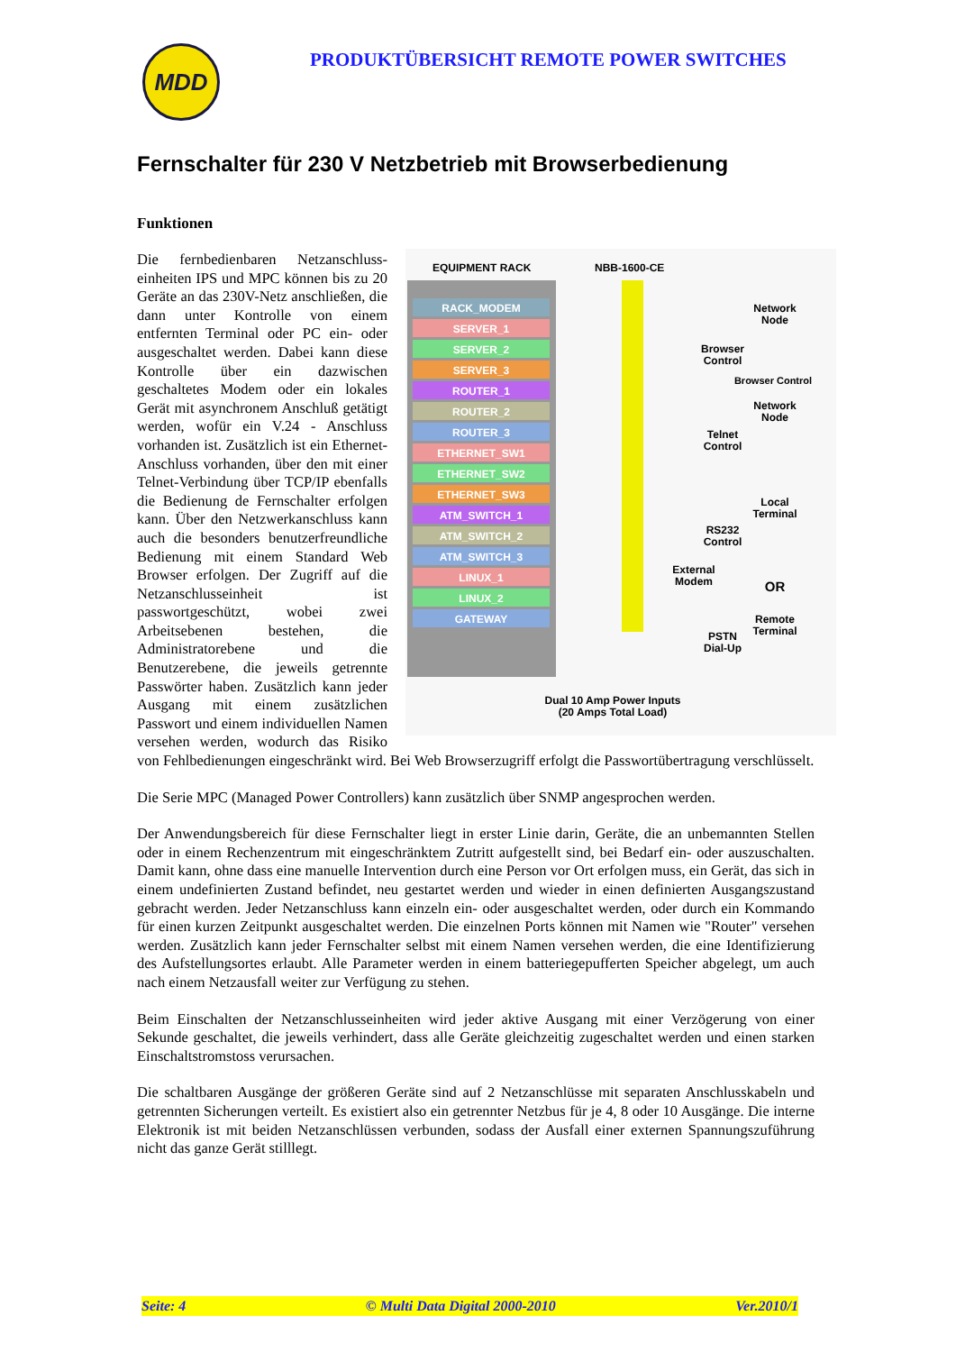MDD
PRODUKTÜBERSICHT REMOTE POWER SWITCHES
Fernschalter für 230 V Netzbetrieb mit Browserbedienung
Funktionen
EQUIPMENT RACK
NBB-1600-CE
RACK_MODEM
SERVER_1
SERVER_2
SERVER_3
ROUTER_1
ROUTER_2
ROUTER_3
ETHERNET_SW1
ETHERNET_SW2
ETHERNET_SW3
ATM_SWITCH_1
ATM_SWITCH_2
ATM_SWITCH_3
LINUX_1
LINUX_2
GATEWAY
Network
Node
Network
Node
Browser Control
Browser
Control
Telnet
Control
Local
Terminal
RS232
Control
External
Modem
OR
Remote
Terminal
PSTN
Dial-Up
Dual 10 Amp Power Inputs
(20 Amps Total Load)
Die fernbedienbaren Netzanschluss­einheiten IPS und MPC können bis zu 20 Geräte an das 230V-Netz anschließen, die dann unter Kontrolle von einem entfernten Terminal oder PC ein- oder ausgeschaltet werden. Dabei kann diese Kontrolle über ein dazwischen geschaltetes Modem oder ein lokales Gerät mit asynchronem Anschluß getätigt werden, wofür ein V.24 - Anschluss vorhanden ist. Zusätzlich ist ein Ethernet-Anschluss vorhanden, über den mit einer Telnet-Verbindung über TCP/IP ebenfalls die Bedienung de Fernschalter erfolgen kann. Über den Netzwerkanschluss kann auch die besonders benut­zerfreundliche Bedienung mit einem Standard Web Browser erfolgen. Der Zugriff auf die Netzanschlusseinheit ist passwortgeschützt, wobei zwei Arbeitsebenen bestehen, die Administratorebene und die Benutzerebene, die jeweils getrennte Passwörter haben. Zusätzlich kann jeder Ausgang mit einem zusätzlichen Passwort und einem individuellen Namen versehen werden, wodurch das Risiko von Fehlbedienungen eingeschränkt wird. Bei Web Browserzugriff erfolgt die Passwortübertragung verschlüsselt.
Die Serie MPC (Managed Power Controllers) kann zusätzlich über SNMP angesprochen werden.
Der Anwendungsbereich für diese Fernschalter liegt in erster Linie darin, Geräte, die an unbemannten Stellen oder in einem Rechenzentrum mit eingeschränktem Zutritt aufgestellt sind, bei Bedarf ein- oder auszuschalten. Damit kann, ohne dass eine manuelle Intervention durch eine Person vor Ort erfolgen muss, ein Gerät, das sich in einem undefinierten Zustand befindet, neu gestartet werden und wieder in einen definierten Ausgangszustand gebracht werden. Jeder Netzanschluss kann einzeln ein- oder ausge­schaltet werden, oder durch ein Kommando für einen kurzen Zeitpunkt ausgeschaltet werden. Die ein­zelnen Ports können mit Namen wie "Router" versehen werden. Zusätzlich kann jeder Fernschalter selbst mit einem Namen versehen werden, die eine Identifizierung des Aufstellungsortes erlaubt. Alle Parameter werden in einem batteriegepufferten Speicher abgelegt, um auch nach einem Netzausfall weiter zur Verfügung zu stehen.
Beim Einschalten der Netzanschlusseinheiten wird jeder aktive Ausgang mit einer Verzögerung von einer Sekunde geschaltet, die jeweils verhindert, dass alle Geräte gleichzeitig zugeschaltet werden und einen starken Einschaltstromstoss verursachen.
Die schaltbaren Ausgänge der größeren Geräte sind auf 2 Netzanschlüsse mit separaten Anschlusska­beln und getrennten Sicherungen verteilt. Es existiert also ein getrennter Netzbus für je 4, 8 oder 10 Ausgänge. Die interne Elektronik ist mit beiden Netzanschlüssen verbunden, sodass der Ausfall einer externen Spannungszuführung nicht das ganze Gerät stilllegt.
Seite: 4 © Multi Data Digital 2000-2010 Ver.2010/1